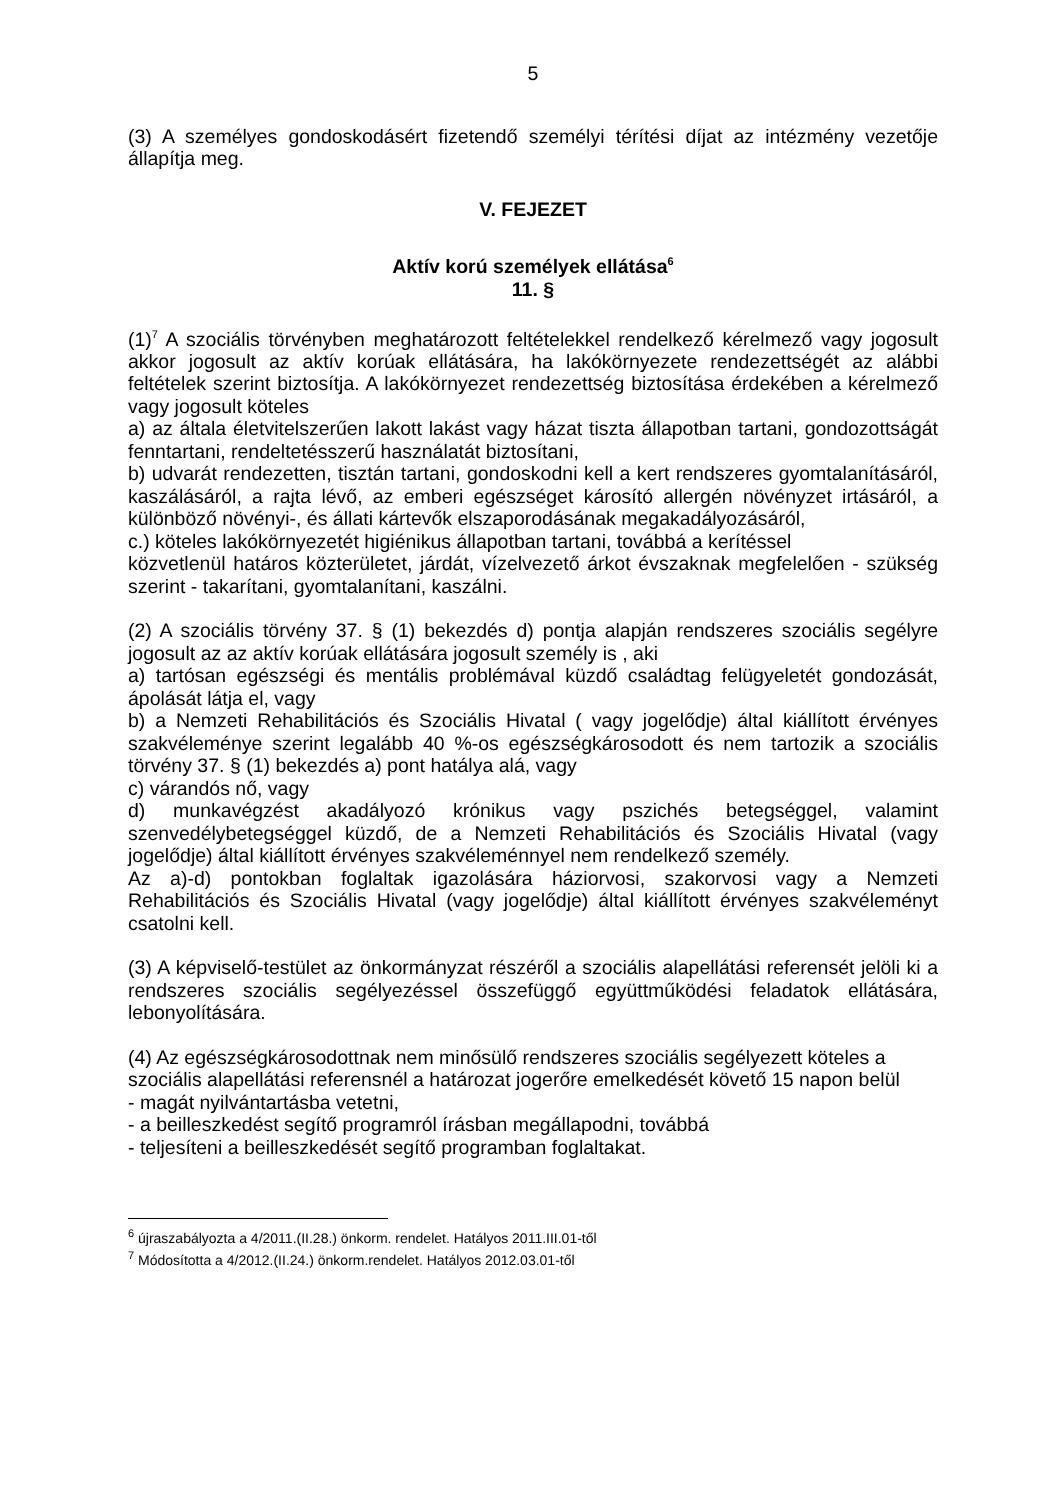5
(3) A személyes gondoskodásért fizetendő személyi térítési díjat az intézmény vezetője állapítja meg.
V. FEJEZET
Aktív korú személyek ellátása<sup>6</sup>
11. §
(1)<sup>7</sup> A szociális törvényben meghatározott feltételekkel rendelkező kérelmező vagy jogosult akkor jogosult az aktív korúak ellátására, ha lakókörnyezete rendezettségét az alábbi feltételek szerint biztosítja. A lakókörnyezet rendezettség biztosítása érdekében a kérelmező vagy jogosult köteles
a) az általa életvitelszerűen lakott lakást vagy házat tiszta állapotban tartani, gondozottságát fenntartani, rendeltetésszerű használatát biztosítani,
b) udvarát rendezetten, tisztán tartani, gondoskodni kell a kert rendszeres gyomtalanításáról, kaszálásáról, a rajta lévő, az emberi egészséget károsító allergén növényzet irtásáról, a különböző növényi-, és állati kártevők elszaporodásának megakadályozásáról,
c.) köteles lakókörnyezetét higiénikus állapotban tartani, továbbá a kerítéssel
közvetlenül határos közterületet, járdát, vízelvezető árkot évszaknak megfelelően - szükség szerint - takarítani, gyomtalanítani, kaszálni.
(2) A szociális törvény 37. § (1) bekezdés d) pontja alapján rendszeres szociális segélyre jogosult az az aktív korúak ellátására jogosult személy is , aki
a) tartósan egészségi és mentális problémával küzdő családtag felügyeletét gondozását, ápolását látja el, vagy
b) a Nemzeti Rehabilitációs és Szociális Hivatal ( vagy jogelődje) által kiállított érvényes szakvéleménye szerint legalább 40 %-os egészségkárosodott és nem tartozik a szociális törvény 37. § (1) bekezdés a) pont hatálya alá, vagy
c) várandós nő, vagy
d) munkavégzést akadályozó krónikus vagy pszichés betegséggel, valamint szenvedélybetegséggel küzdő, de a Nemzeti Rehabilitációs és Szociális Hivatal (vagy jogelődje) által kiállított érvényes szakvéleménnyel nem rendelkező személy.
Az a)-d) pontokban foglaltak igazolására háziorvosi, szakorvosi vagy a Nemzeti Rehabilitációs és Szociális Hivatal (vagy jogelődje) által kiállított érvényes szakvéleményt csatolni kell.
(3) A képviselő-testület az önkormányzat részéről a szociális alapellátási referensét jelöli ki a rendszeres szociális segélyezéssel összefüggő együttműködési feladatok ellátására, lebonyolítására.
(4) Az egészségkárosodottnak nem minősülő rendszeres szociális segélyezett köteles a szociális alapellátási referensnél a határozat jogerőre emelkedését követő 15 napon belül
- magát nyilvántartásba vetetni,
- a beilleszkedést segítő programról írásban megállapodni, továbbá
- teljesíteni a beilleszkedését segítő programban foglaltakat.
<sup>6</sup> újraszabályozta a 4/2011.(II.28.) önkorm. rendelet. Hatályos 2011.III.01-től
<sup>7</sup> Módosította a 4/2012.(II.24.) önkorm.rendelet. Hatályos 2012.03.01-től